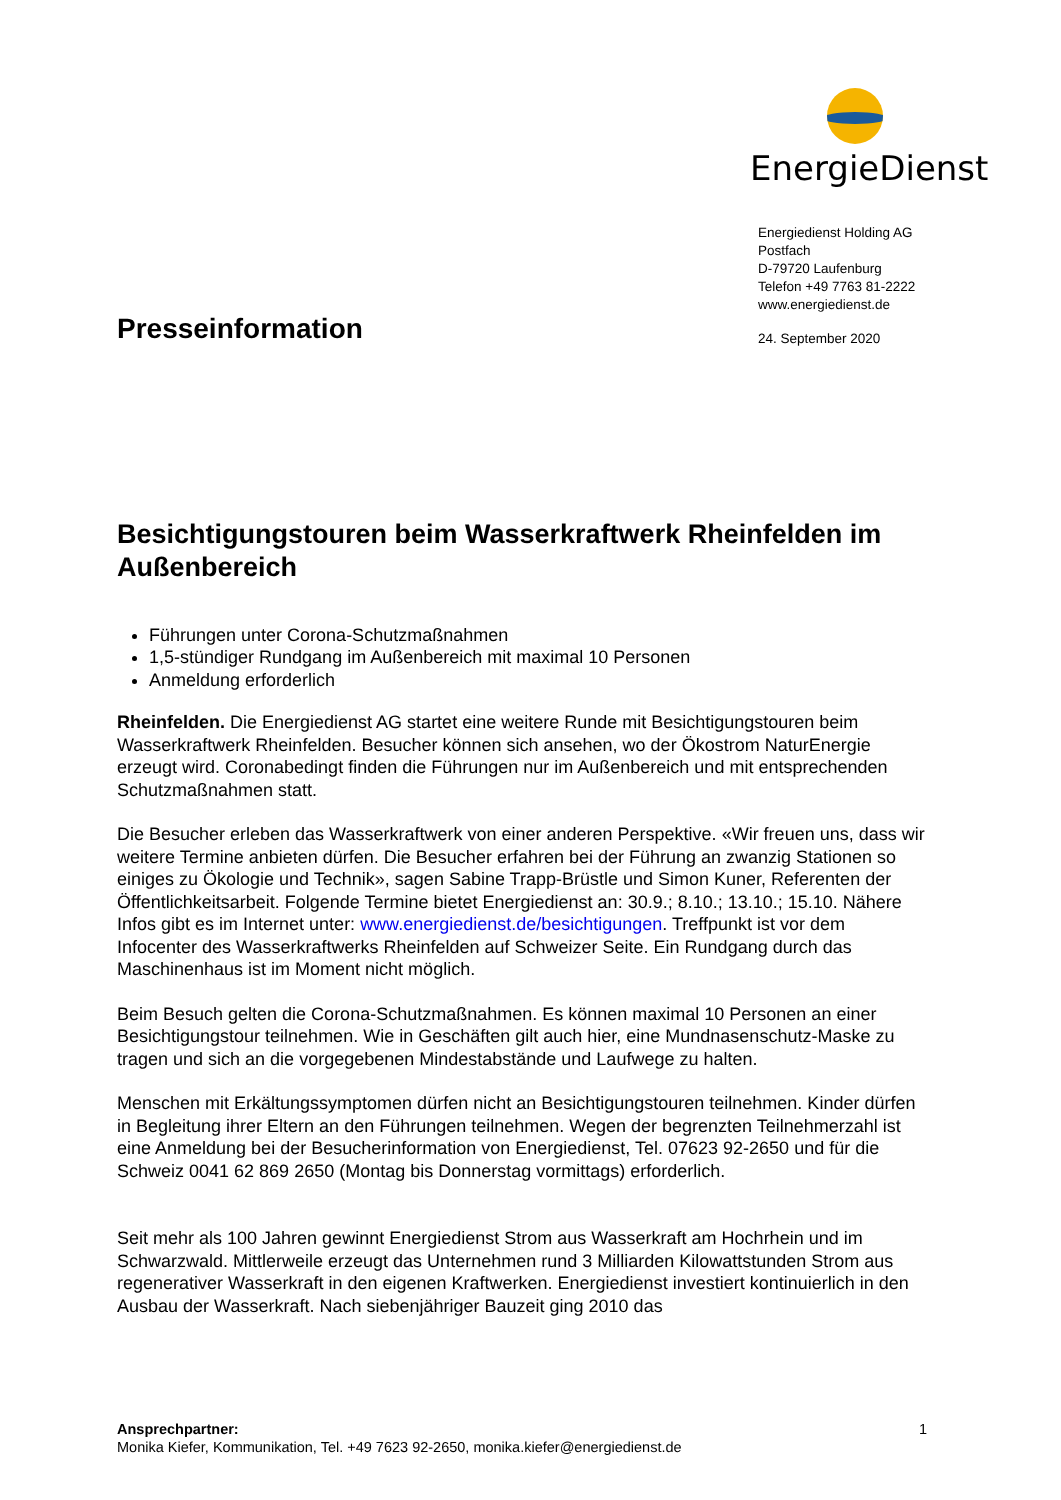EnergieDienst
Energiedienst Holding AG
Postfach
D-79720 Laufenburg
Telefon +49 7763 81-2222
www.energiedienst.de
24. September 2020
Presseinformation
Besichtigungstouren beim Wasserkraftwerk Rheinfelden im Außenbereich
Führungen unter Corona-Schutzmaßnahmen
1,5-stündiger Rundgang im Außenbereich mit maximal 10 Personen
Anmeldung erforderlich
Rheinfelden. Die Energiedienst AG startet eine weitere Runde mit Besichtigungstouren beim Wasserkraftwerk Rheinfelden. Besucher können sich ansehen, wo der Ökostrom NaturEnergie erzeugt wird. Coronabedingt finden die Führungen nur im Außenbereich und mit entsprechenden Schutzmaßnahmen statt.
Die Besucher erleben das Wasserkraftwerk von einer anderen Perspektive. «Wir freuen uns, dass wir weitere Termine anbieten dürfen. Die Besucher erfahren bei der Führung an zwanzig Stationen so einiges zu Ökologie und Technik», sagen Sabine Trapp-Brüstle und Simon Kuner, Referenten der Öffentlichkeitsarbeit. Folgende Termine bietet Energiedienst an: 30.9.; 8.10.; 13.10.; 15.10. Nähere Infos gibt es im Internet unter: www.energiedienst.de/besichtigungen. Treffpunkt ist vor dem Infocenter des Wasserkraftwerks Rheinfelden auf Schweizer Seite. Ein Rundgang durch das Maschinenhaus ist im Moment nicht möglich.
Beim Besuch gelten die Corona-Schutzmaßnahmen. Es können maximal 10 Personen an einer Besichtigungstour teilnehmen. Wie in Geschäften gilt auch hier, eine Mundnasenschutz-Maske zu tragen und sich an die vorgegebenen Mindestabstände und Laufwege zu halten.
Menschen mit Erkältungssymptomen dürfen nicht an Besichtigungstouren teilnehmen. Kinder dürfen in Begleitung ihrer Eltern an den Führungen teilnehmen. Wegen der begrenzten Teilnehmerzahl ist eine Anmeldung bei der Besucherinformation von Energiedienst, Tel. 07623 92-2650 und für die Schweiz 0041 62 869 2650 (Montag bis Donnerstag vormittags) erforderlich.
Seit mehr als 100 Jahren gewinnt Energiedienst Strom aus Wasserkraft am Hochrhein und im Schwarzwald. Mittlerweile erzeugt das Unternehmen rund 3 Milliarden Kilowattstunden Strom aus regenerativer Wasserkraft in den eigenen Kraftwerken. Energiedienst investiert kontinuierlich in den Ausbau der Wasserkraft. Nach siebenjähriger Bauzeit ging 2010 das
1 Ansprechpartner:
Monika Kiefer, Kommunikation, Tel. +49 7623 92-2650, monika.kiefer@energiedienst.de